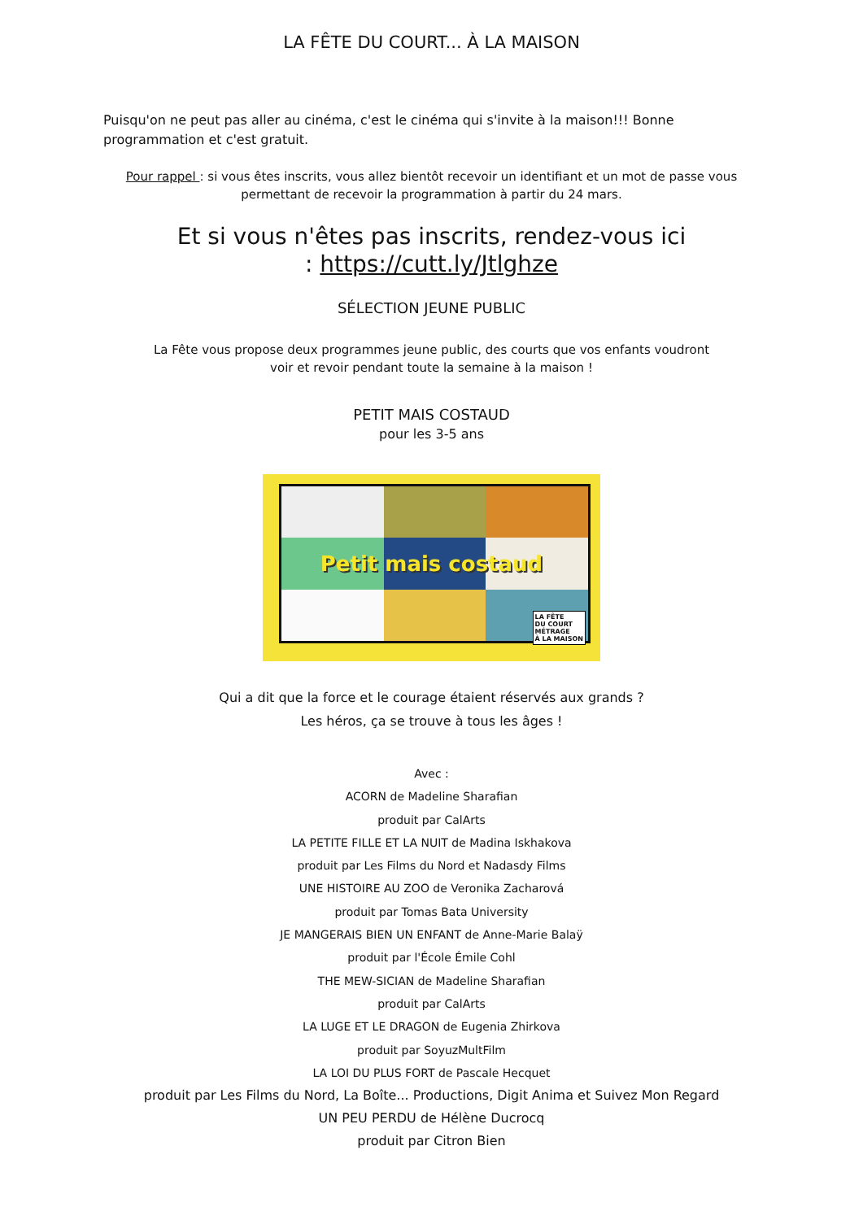LA FÊTE DU COURT... À LA MAISON
Puisqu'on ne peut pas aller au cinéma, c'est le cinéma qui s'invite à la maison!!! Bonne programmation et c'est gratuit.
Pour rappel : si vous êtes inscrits, vous allez bientôt recevoir un identifiant et un mot de passe vous permettant de recevoir la programmation à partir du 24 mars.
Et si vous n'êtes pas inscrits, rendez-vous ici
: https://cutt.ly/Jtlghze
SÉLECTION JEUNE PUBLIC
La Fête vous propose deux programmes jeune public, des courts que vos enfants voudront voir et revoir pendant toute la semaine à la maison !
PETIT MAIS COSTAUD
pour les 3-5 ans
Petit mais costaud
LA FÊTE
DU COURT
MÉTRAGE
À LA MAISON
Qui a dit que la force et le courage étaient réservés aux grands ?
Les héros, ça se trouve à tous les âges !
Avec :
ACORN de Madeline Sharafian
produit par CalArts
LA PETITE FILLE ET LA NUIT de Madina Iskhakova
produit par Les Films du Nord et Nadasdy Films
UNE HISTOIRE AU ZOO de Veronika Zacharová
produit par Tomas Bata University
JE MANGERAIS BIEN UN ENFANT de Anne-Marie Balaÿ
produit par l'École Émile Cohl
THE MEW-SICIAN de Madeline Sharafian
produit par CalArts
LA LUGE ET LE DRAGON de Eugenia Zhirkova
produit par SoyuzMultFilm
LA LOI DU PLUS FORT de Pascale Hecquet
produit par Les Films du Nord, La Boîte... Productions, Digit Anima et Suivez Mon Regard
UN PEU PERDU de Hélène Ducrocq
produit par Citron Bien